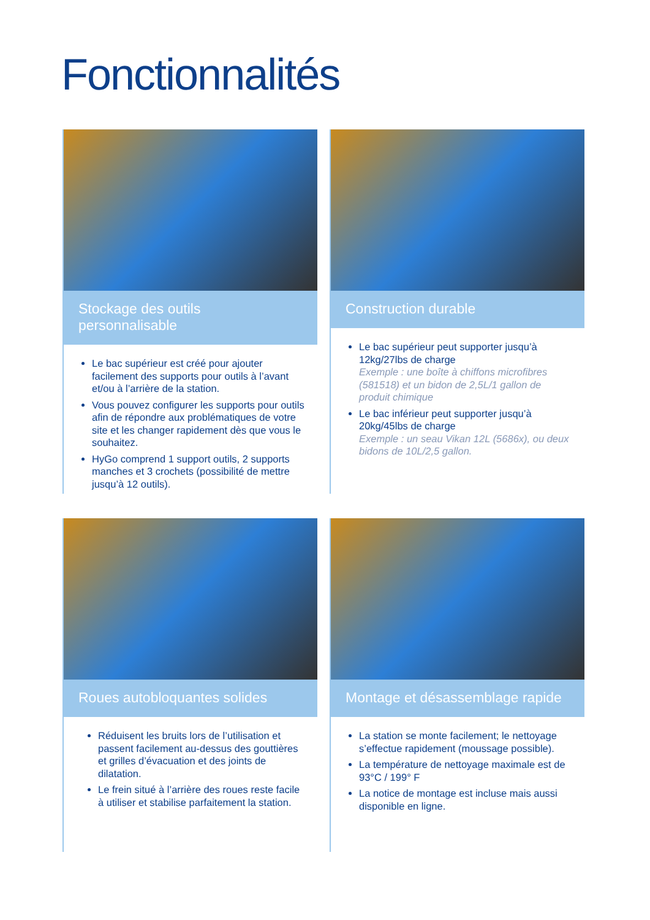Fonctionnalités
Stockage des outils personnalisable
Le bac supérieur est créé pour ajouter facilement des supports pour outils à l’avant et/ou à l’arrière de la station.
Vous pouvez configurer les supports pour outils afin de répondre aux problématiques de votre site et les changer rapidement dès que vous le souhaitez.
HyGo comprend 1 support outils, 2 supports manches et 3 crochets (possibilité de mettre jusqu’à 12 outils).
Construction durable
Le bac supérieur peut supporter jusqu’à 12kg/27lbs de charge
Exemple : une boîte à chiffons microfibres (581518) et un bidon de 2,5L/1 gallon de produit chimique
Le bac inférieur peut supporter jusqu’à 20kg/45lbs de charge
Exemple : un seau Vikan 12L (5686x), ou deux bidons de 10L/2,5 gallon.
Roues autobloquantes solides
Réduisent les bruits lors de l’utilisation et passent facilement au-dessus des gouttières et grilles d’évacuation et des joints de dilatation.
Le frein situé à l’arrière des roues reste facile à utiliser et stabilise parfaitement la station.
Montage et désassemblage rapide
La station se monte facilement; le nettoyage s’effectue rapidement (moussage possible).
La température de nettoyage maximale est de 93°C / 199° F
La notice de montage est incluse mais aussi disponible en ligne.